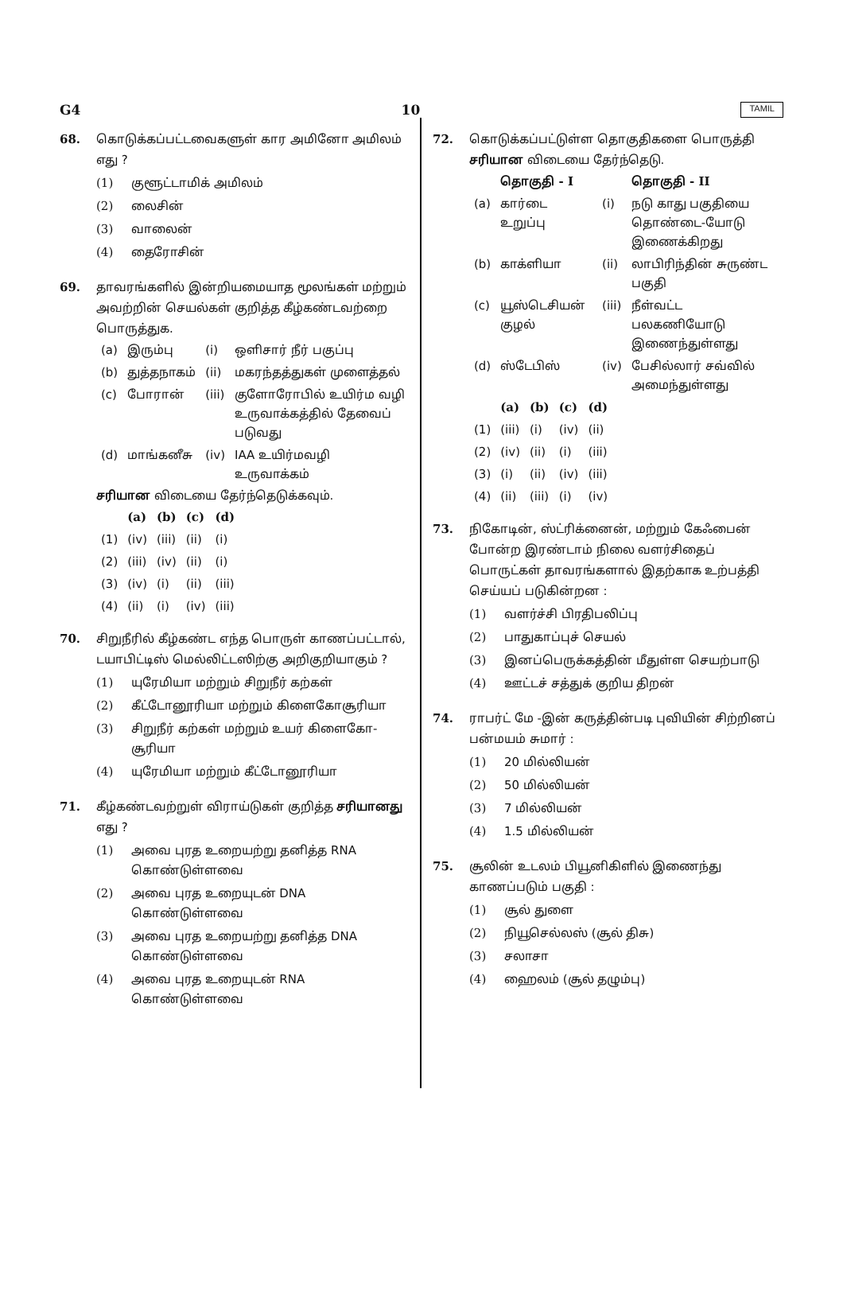G4 10 TAMIL
68. கொடுக்கப்பட்டவைகளுள் கார அமினோ அமிலம் எது ?
(1) குளூட்டாமிக் அமிலம்
(2) லைசின்
(3) வாலைன்
(4) தைரோசின்
69. தாவரங்களில் இன்றியமையாத மூலங்கள் மற்றும் அவற்றின் செயல்கள் குறித்த கீழ்கண்டவற்றை பொருத்துக.
| (a) | இரும்பு | (i) | ஒளிசார் நீர் பகுப்பு |
| (b) | துத்தநாகம் | (ii) | மகரந்தத்துகள் முளைத்தல் |
| (c) | போரான் | (iii) | குளோரோபில் உயிர்ம வழி உருவாக்கத்தில் தேவைப் படுவது |
| (d) | மாங்கனீசு | (iv) | IAA உயிர்மவழி உருவாக்கம் |
சரியான விடையை தேர்ந்தெடுக்கவும்.
| | (a) | (b) | (c) | (d) |
| --- | --- | --- | --- | --- |
| (1) | (iv) | (iii) | (ii) | (i) |
| (2) | (iii) | (iv) | (ii) | (i) |
| (3) | (iv) | (i) | (ii) | (iii) |
| (4) | (ii) | (i) | (iv) | (iii) |
70. சிறுநீரில் கீழ்கண்ட எந்த பொருள் காணப்பட்டால், டயாபிட்டிஸ் மெல்லிட்டஸிற்கு அறிகுறியாகும் ?
(1) யுரேமியா மற்றும் சிறுநீர் கற்கள்
(2) கீட்டோனூரியா மற்றும் கிளைகோசூரியா
(3) சிறுநீர் கற்கள் மற்றும் உயர் கிளைகோ-சூரியா
(4) யுரேமியா மற்றும் கீட்டோனூரியா
71. கீழ்கண்டவற்றுள் விராய்டுகள் குறித்த சரியானது எது ?
(1) அவை புரத உறையற்று தனித்த RNA கொண்டுள்ளவை
(2) அவை புரத உறையுடன் DNA கொண்டுள்ளவை
(3) அவை புரத உறையற்று தனித்த DNA கொண்டுள்ளவை
(4) அவை புரத உறையுடன் RNA கொண்டுள்ளவை
72. கொடுக்கப்பட்டுள்ள தொகுதிகளை பொருத்தி சரியான விடையை தேர்ந்தெடு.
| | தொகுதி - I | | தொகுதி - II |
| --- | --- | --- | --- |
| (a) | கார்டை உறுப்பு | (i) | நடு காது பகுதியை தொண்டை-யோடு இணைக்கிறது |
| (b) | காக்ளியா | (ii) | லாபிரிந்தின் சுருண்ட பகுதி |
| (c) | யூஸ்டெசியன் குழல் | (iii) | நீள்வட்ட பலகணியோடு இணைந்துள்ளது |
| (d) | ஸ்டேபிஸ் | (iv) | பேசில்லார் சவ்வில் அமைந்துள்ளது |
| | (a) | (b) | (c) | (d) |
| --- | --- | --- | --- | --- |
| (1) | (iii) | (i) | (iv) | (ii) |
| (2) | (iv) | (ii) | (i) | (iii) |
| (3) | (i) | (ii) | (iv) | (iii) |
| (4) | (ii) | (iii) | (i) | (iv) |
73. நிகோடின், ஸ்ட்ரிக்னைன், மற்றும் கேஃபைன் போன்ற இரண்டாம் நிலை வளர்சிதைப் பொருட்கள் தாவரங்களால் இதற்காக உற்பத்தி செய்யப் படுகின்றன :
(1) வளர்ச்சி பிரதிபலிப்பு
(2) பாதுகாப்புச் செயல்
(3) இனப்பெருக்கத்தின் மீதுள்ள செயற்பாடு
(4) ஊட்டச் சத்துக் குறிய திறன்
74. ராபர்ட் மே -இன் கருத்தின்படி புவியின் சிற்றினப் பன்மயம் சுமார் :
(1) 20 மில்லியன்
(2) 50 மில்லியன்
(3) 7 மில்லியன்
(4) 1.5 மில்லியன்
75. சூலின் உடலம் பியூனிகிளில் இணைந்து காணப்படும் பகுதி :
(1) சூல் துளை
(2) நியூசெல்லஸ் (சூல் திசு)
(3) சலாசா
(4) ஹைலம் (சூல் தழும்பு)